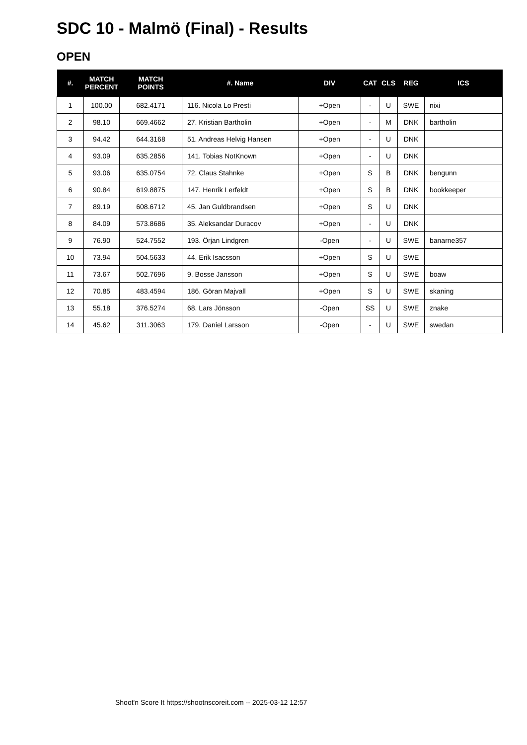SDC 10 - Malmö (Final) - Results
OPEN
| #. | MATCH PERCENT | MATCH POINTS | #. Name | DIV | CAT | CLS | REG | ICS |
| --- | --- | --- | --- | --- | --- | --- | --- | --- |
| 1 | 100.00 | 682.4171 | 116. Nicola Lo Presti | +Open | - | U | SWE | nixi |
| 2 | 98.10 | 669.4662 | 27. Kristian Bartholin | +Open | - | M | DNK | bartholin |
| 3 | 94.42 | 644.3168 | 51. Andreas Helvig Hansen | +Open | - | U | DNK | |
| 4 | 93.09 | 635.2856 | 141. Tobias NotKnown | +Open | - | U | DNK | |
| 5 | 93.06 | 635.0754 | 72. Claus Stahnke | +Open | S | B | DNK | bengunn |
| 6 | 90.84 | 619.8875 | 147. Henrik Lerfeldt | +Open | S | B | DNK | bookkeeper |
| 7 | 89.19 | 608.6712 | 45. Jan Guldbrandsen | +Open | S | U | DNK | |
| 8 | 84.09 | 573.8686 | 35. Aleksandar Duracov | +Open | - | U | DNK | |
| 9 | 76.90 | 524.7552 | 193. Örjan Lindgren | -Open | - | U | SWE | banarne357 |
| 10 | 73.94 | 504.5633 | 44. Erik Isacsson | +Open | S | U | SWE | |
| 11 | 73.67 | 502.7696 | 9. Bosse Jansson | +Open | S | U | SWE | boaw |
| 12 | 70.85 | 483.4594 | 186. Göran Majvall | +Open | S | U | SWE | skaning |
| 13 | 55.18 | 376.5274 | 68. Lars Jönsson | -Open | SS | U | SWE | znake |
| 14 | 45.62 | 311.3063 | 179. Daniel Larsson | -Open | - | U | SWE | swedan |
Shoot'n Score It https://shootnscoreit.com -- 2025-03-12 12:57